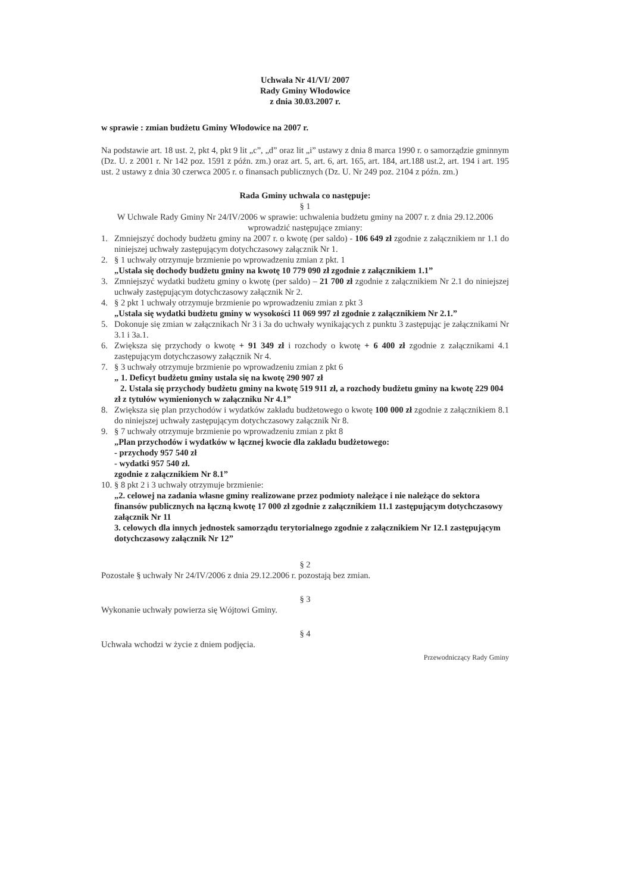Uchwała Nr 41/VI/ 2007
Rady Gminy Włodowice
z dnia 30.03.2007 r.
w sprawie : zmian budżetu Gminy Włodowice na 2007 r.
Na podstawie art. 18 ust. 2, pkt 4, pkt 9 lit „c”, „d” oraz lit „i” ustawy z dnia 8 marca 1990 r. o samorządzie gminnym (Dz. U. z 2001 r. Nr 142 poz. 1591 z późn. zm.) oraz art. 5, art. 6, art. 165, art. 184, art.188 ust.2, art. 194 i art. 195 ust. 2 ustawy z dnia 30 czerwca 2005 r. o finansach publicznych (Dz. U. Nr 249 poz. 2104 z późn. zm.)
Rada Gminy uchwala co następuje:
§ 1
W Uchwale Rady Gminy Nr 24/IV/2006 w sprawie: uchwalenia budżetu gminy na 2007 r. z dnia 29.12.2006 wprowadzić następujące zmiany:
1. Zmniejszyć dochody budżetu gminy na 2007 r. o kwotę (per saldo) - 106 649 zł zgodnie z załącznikiem nr 1.1 do niniejszej uchwały zastępującym dotychczasowy załącznik Nr 1.
2. § 1 uchwały otrzymuje brzmienie po wprowadzeniu zmian z pkt. 1
„Ustala się dochody budżetu gminy na kwotę 10 779 090 zł zgodnie z załącznikiem 1.1”
3. Zmniejszyć wydatki budżetu gminy o kwotę (per saldo) – 21 700 zł zgodnie z załącznikiem Nr 2.1 do niniejszej uchwały zastępującym dotychczasowy załącznik Nr 2.
4. § 2 pkt 1 uchwały otrzymuje brzmienie po wprowadzeniu zmian z pkt 3
„Ustala się wydatki budżetu gminy w wysokości 11 069 997 zł zgodnie z załącznikiem Nr 2.1.”
5. Dokonuje się zmian w załącznikach Nr 3 i 3a do uchwały wynikających z punktu 3 zastępując je załącznikami Nr 3.1 i 3a.1.
6. Zwiększa się przychody o kwotę + 91 349 zł i rozchody o kwotę + 6 400 zł zgodnie z załącznikami 4.1 zastępującym dotychczasowy załącznik Nr 4.
7. § 3 uchwały otrzymuje brzmienie po wprowadzeniu zmian z pkt 6
„ 1. Deficyt budżetu gminy ustala się na kwotę 290 907 zł
2. Ustala się przychody budżetu gminy na kwotę 519 911 zł, a rozchody budżetu gminy na kwotę 229 004 zł z tytułów wymienionych w załączniku Nr 4.1”
8. Zwiększa się plan przychodów i wydatków zakładu budżetowego o kwotę 100 000 zł zgodnie z załącznikiem 8.1 do niniejszej uchwały zastępującym dotychczasowy załącznik Nr 8.
9. § 7 uchwały otrzymuje brzmienie po wprowadzeniu zmian z pkt 8
„Plan przychodów i wydatków w łącznej kwocie dla zakładu budżetowego:
- przychody 957 540 zł
- wydatki 957 540 zł.
zgodnie z załącznikiem Nr 8.1”
10.
§ 8 pkt 2 i 3 uchwały otrzymuje brzmienie:
„2. celowej na zadania własne gminy realizowane przez podmioty należące i nie należące do sektora finansów publicznych na łączną kwotę 17 000 zł zgodnie z załącznikiem 11.1 zastępującym dotychczasowy załącznik Nr 11
3. celowych dla innych jednostek samorządu terytorialnego zgodnie z załącznikiem Nr 12.1 zastępującym dotychczasowy załącznik Nr 12”
§ 2
Pozostałe § uchwały Nr 24/IV/2006 z dnia 29.12.2006 r. pozostają bez zmian.
§ 3
Wykonanie uchwały powierza się Wójtowi Gminy.
§ 4
Uchwała wchodzi w życie z dniem podjęcia.
Przewodniczący Rady Gminy